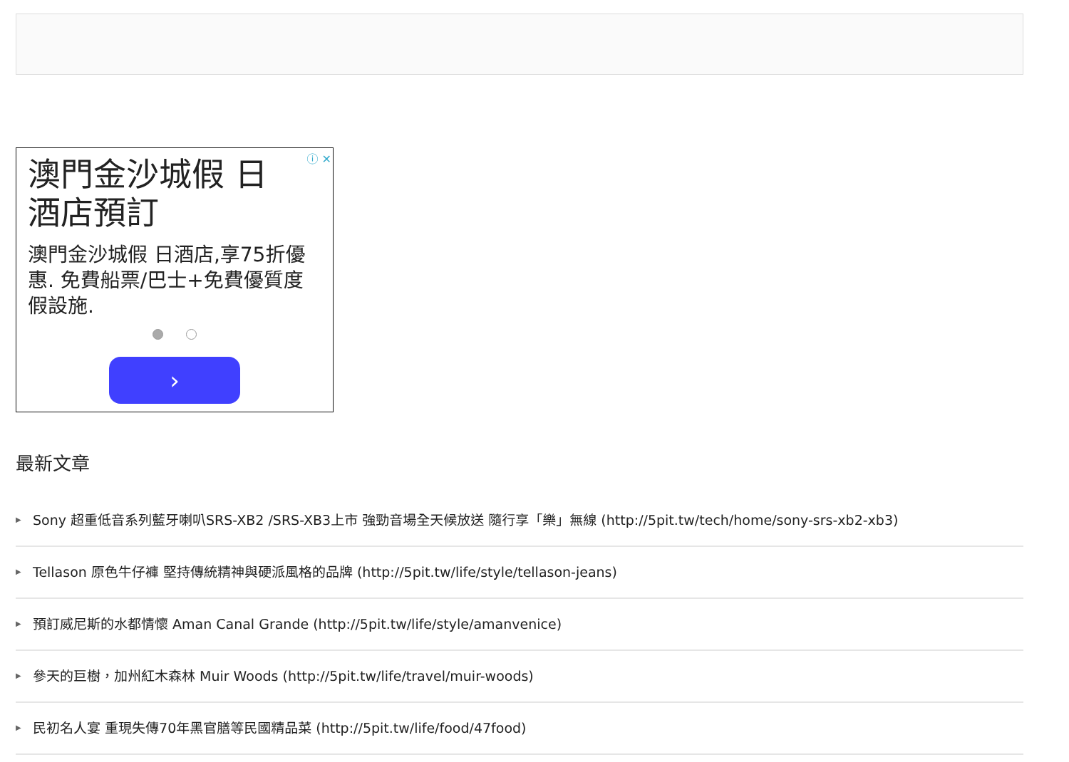ⓘ ✕
澳門金沙城假 日酒店預訂
澳門金沙城假 日酒店,享75折優惠. 免費船票/巴士+免費優質度假設施.
›
最新文章
▶ Sony 超重低音系列藍牙喇叭SRS-XB2 /SRS-XB3上市 強勁音場全天候放送 隨行享「樂」無線 (http://5pit.tw/tech/home/sony-srs-xb2-xb3)
▶ Tellason 原色牛仔褲 堅持傳統精神與硬派風格的品牌 (http://5pit.tw/life/style/tellason-jeans)
▶ 預訂威尼斯的水都情懷 Aman Canal Grande (http://5pit.tw/life/style/amanvenice)
▶ 參天的巨樹，加州紅木森林 Muir Woods (http://5pit.tw/life/travel/muir-woods)
▶ 民初名人宴 重現失傳70年黑官膳等民國精品菜 (http://5pit.tw/life/food/47food)